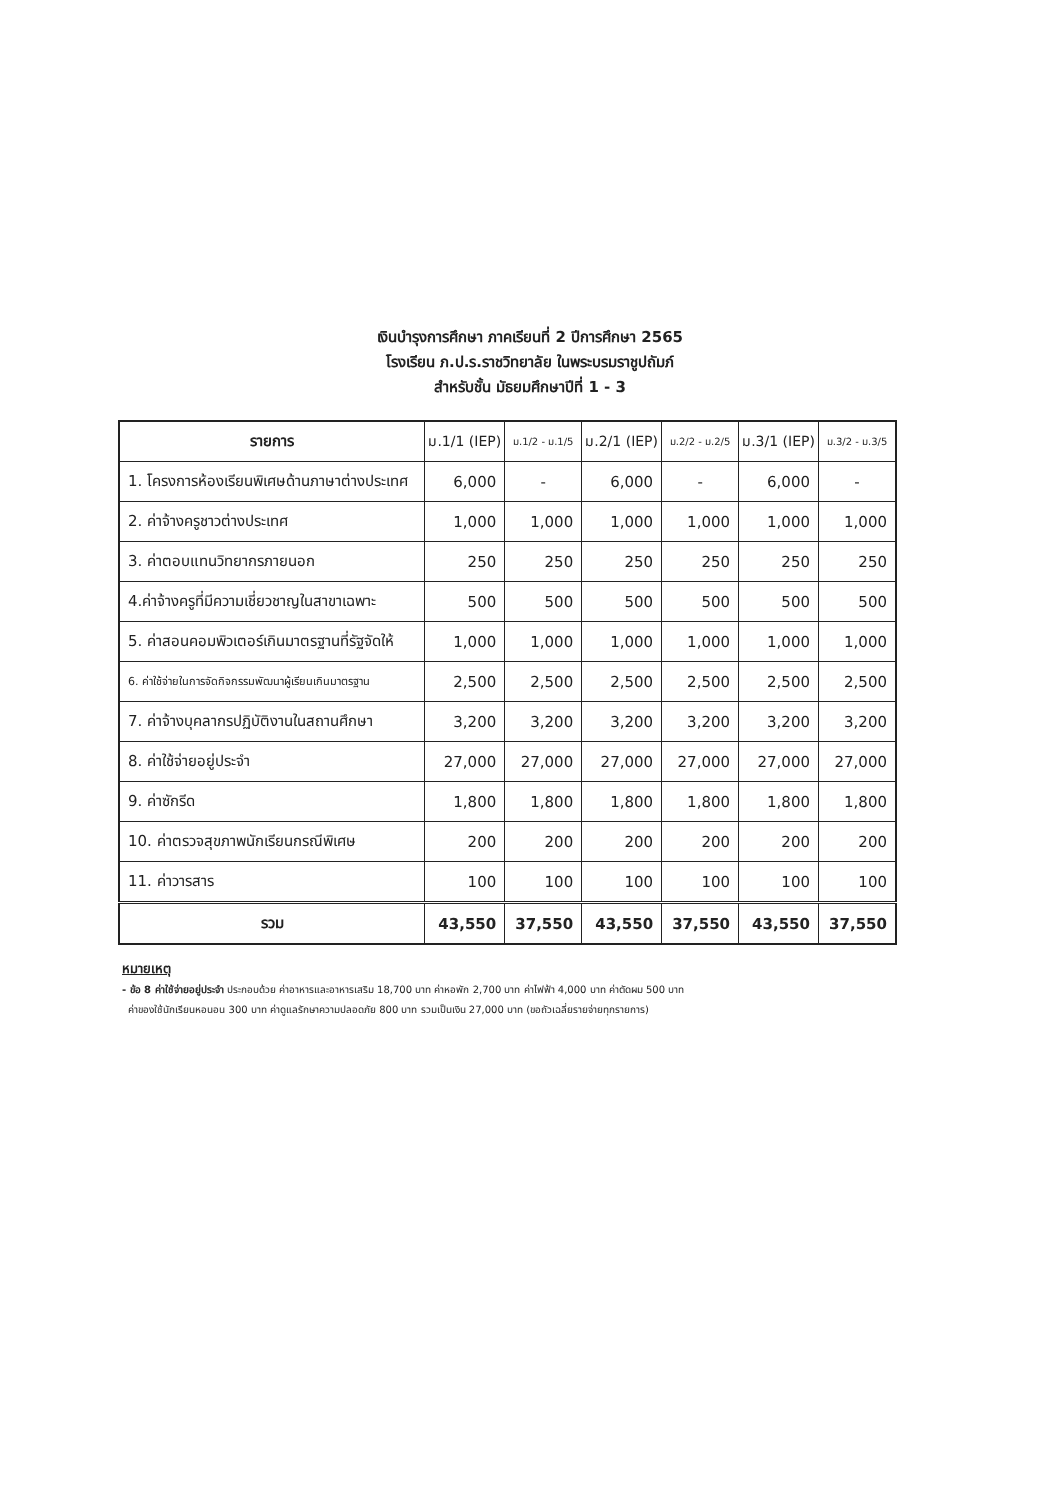เงินบำรุงการศึกษา ภาคเรียนที่ 2 ปีการศึกษา 2565
โรงเรียน ภ.ป.ร.ราชวิทยาลัย ในพระบรมราชูปถัมภ์
สำหรับชั้น มัธยมศึกษาปีที่ 1 - 3
| รายการ | ม.1/1 (IEP) | ม.1/2 - ม.1/5 | ม.2/1 (IEP) | ม.2/2 - ม.2/5 | ม.3/1 (IEP) | ม.3/2 - ม.3/5 |
| --- | --- | --- | --- | --- | --- | --- |
| 1. โครงการห้องเรียนพิเศษด้านภาษาต่างประเทศ | 6,000 | - | 6,000 | - | 6,000 | - |
| 2. ค่าจ้างครูชาวต่างประเทศ | 1,000 | 1,000 | 1,000 | 1,000 | 1,000 | 1,000 |
| 3. ค่าตอบแทนวิทยากรภายนอก | 250 | 250 | 250 | 250 | 250 | 250 |
| 4.ค่าจ้างครูที่มีความเชี่ยวชาญในสาขาเฉพาะ | 500 | 500 | 500 | 500 | 500 | 500 |
| 5. ค่าสอนคอมพิวเตอร์เกินมาตรฐานที่รัฐจัดให้ | 1,000 | 1,000 | 1,000 | 1,000 | 1,000 | 1,000 |
| 6. ค่าใช้จ่ายในการจัดกิจกรรมพัฒนาผู้เรียนเกินมาตรฐาน | 2,500 | 2,500 | 2,500 | 2,500 | 2,500 | 2,500 |
| 7. ค่าจ้างบุคลากรปฏิบัติงานในสถานศึกษา | 3,200 | 3,200 | 3,200 | 3,200 | 3,200 | 3,200 |
| 8. ค่าใช้จ่ายอยู่ประจำ | 27,000 | 27,000 | 27,000 | 27,000 | 27,000 | 27,000 |
| 9. ค่าซักรีด | 1,800 | 1,800 | 1,800 | 1,800 | 1,800 | 1,800 |
| 10. ค่าตรวจสุขภาพนักเรียนกรณีพิเศษ | 200 | 200 | 200 | 200 | 200 | 200 |
| 11. ค่าวารสาร | 100 | 100 | 100 | 100 | 100 | 100 |
| รวม | 43,550 | 37,550 | 43,550 | 37,550 | 43,550 | 37,550 |
หมายเหตุ
- ข้อ 8 ค่าใช้จ่ายอยู่ประจำ ประกอบด้วย ค่าอาหารและอาหารเสริม 18,700 บาท ค่าหอพัก 2,700 บาท ค่าไฟฟ้า 4,000 บาท ค่าตัดผม 500 บาท
ค่าของใช้นักเรียนหอนอน 300 บาท ค่าดูแลรักษาความปลอดภัย 800 บาท รวมเป็นเงิน 27,000 บาท (ขอถัวเฉลี่ยรายจ่ายทุกรายการ)